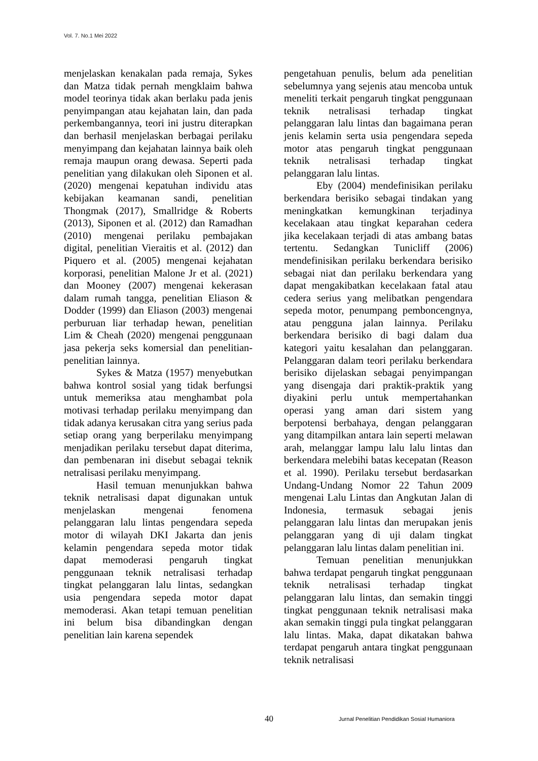Vol. 7. No.1 Mei 2022
menjelaskan kenakalan pada remaja, Sykes dan Matza tidak pernah mengklaim bahwa model teorinya tidak akan berlaku pada jenis penyimpangan atau kejahatan lain, dan pada perkembangannya, teori ini justru diterapkan dan berhasil menjelaskan berbagai perilaku menyimpang dan kejahatan lainnya baik oleh remaja maupun orang dewasa. Seperti pada penelitian yang dilakukan oleh Siponen et al. (2020) mengenai kepatuhan individu atas kebijakan keamanan sandi, penelitian Thongmak (2017), Smallridge & Roberts (2013), Siponen et al. (2012) dan Ramadhan (2010) mengenai perilaku pembajakan digital, penelitian Vieraitis et al. (2012) dan Piquero et al. (2005) mengenai kejahatan korporasi, penelitian Malone Jr et al. (2021) dan Mooney (2007) mengenai kekerasan dalam rumah tangga, penelitian Eliason & Dodder (1999) dan Eliason (2003) mengenai perburuan liar terhadap hewan, penelitian Lim & Cheah (2020) mengenai penggunaan jasa pekerja seks komersial dan penelitian-penelitian lainnya.
Sykes & Matza (1957) menyebutkan bahwa kontrol sosial yang tidak berfungsi untuk memeriksa atau menghambat pola motivasi terhadap perilaku menyimpang dan tidak adanya kerusakan citra yang serius pada setiap orang yang berperilaku menyimpang menjadikan perilaku tersebut dapat diterima, dan pembenaran ini disebut sebagai teknik netralisasi perilaku menyimpang.
Hasil temuan menunjukkan bahwa teknik netralisasi dapat digunakan untuk menjelaskan mengenai fenomena pelanggaran lalu lintas pengendara sepeda motor di wilayah DKI Jakarta dan jenis kelamin pengendara sepeda motor tidak dapat memoderasi pengaruh tingkat penggunaan teknik netralisasi terhadap tingkat pelanggaran lalu lintas, sedangkan usia pengendara sepeda motor dapat memoderasi. Akan tetapi temuan penelitian ini belum bisa dibandingkan dengan penelitian lain karena sependek
pengetahuan penulis, belum ada penelitian sebelumnya yang sejenis atau mencoba untuk meneliti terkait pengaruh tingkat penggunaan teknik netralisasi terhadap tingkat pelanggaran lalu lintas dan bagaimana peran jenis kelamin serta usia pengendara sepeda motor atas pengaruh tingkat penggunaan teknik netralisasi terhadap tingkat pelanggaran lalu lintas.
Eby (2004) mendefinisikan perilaku berkendara berisiko sebagai tindakan yang meningkatkan kemungkinan terjadinya kecelakaan atau tingkat keparahan cedera jika kecelakaan terjadi di atas ambang batas tertentu. Sedangkan Tunicliff (2006) mendefinisikan perilaku berkendara berisiko sebagai niat dan perilaku berkendara yang dapat mengakibatkan kecelakaan fatal atau cedera serius yang melibatkan pengendara sepeda motor, penumpang pemboncengnya, atau pengguna jalan lainnya. Perilaku berkendara berisiko di bagi dalam dua kategori yaitu kesalahan dan pelanggaran. Pelanggaran dalam teori perilaku berkendara berisiko dijelaskan sebagai penyimpangan yang disengaja dari praktik-praktik yang diyakini perlu untuk mempertahankan operasi yang aman dari sistem yang berpotensi berbahaya, dengan pelanggaran yang ditampilkan antara lain seperti melawan arah, melanggar lampu lalu lalu lintas dan berkendara melebihi batas kecepatan (Reason et al. 1990). Perilaku tersebut berdasarkan Undang-Undang Nomor 22 Tahun 2009 mengenai Lalu Lintas dan Angkutan Jalan di Indonesia, termasuk sebagai jenis pelanggaran lalu lintas dan merupakan jenis pelanggaran yang di uji dalam tingkat pelanggaran lalu lintas dalam penelitian ini.
Temuan penelitian menunjukkan bahwa terdapat pengaruh tingkat penggunaan teknik netralisasi terhadap tingkat pelanggaran lalu lintas, dan semakin tinggi tingkat penggunaan teknik netralisasi maka akan semakin tinggi pula tingkat pelanggaran lalu lintas. Maka, dapat dikatakan bahwa terdapat pengaruh antara tingkat penggunaan teknik netralisasi
40 Jurnal Penelitian Pendidikan Sosial Humaniora